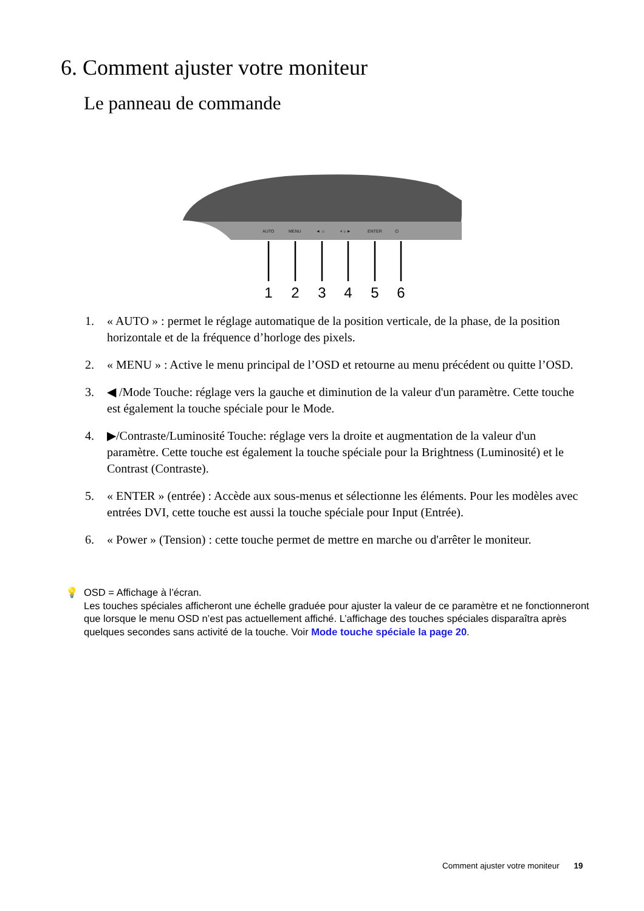6. Comment ajuster votre moniteur
Le panneau de commande
AUTO
MENU
◄ ☼
◐☼►
ENTER
⏻
1
2
3
4
5
6
1. « AUTO » : permet le réglage automatique de la position verticale, de la phase, de la position horizontale et de la fréquence d’horloge des pixels.
2. « MENU » : Active le menu principal de l’OSD et retourne au menu précédent ou quitte l’OSD.
3. ◀ /Mode Touche: réglage vers la gauche et diminution de la valeur d'un paramètre. Cette touche est également la touche spéciale pour le Mode.
4. ▶/Contraste/Luminosité Touche: réglage vers la droite et augmentation de la valeur d'un paramètre. Cette touche est également la touche spéciale pour la Brightness (Luminosité) et le Contrast (Contraste).
5. « ENTER » (entrée) : Accède aux sous-menus et sélectionne les éléments. Pour les modèles avec entrées DVI, cette touche est aussi la touche spéciale pour Input (Entrée).
6. « Power » (Tension) : cette touche permet de mettre en marche ou d'arrêter le moniteur.
💡 OSD = Affichage à l’écran.
Les touches spéciales afficheront une échelle graduée pour ajuster la valeur de ce paramètre et ne fonctionneront que lorsque le menu OSD n’est pas actuellement affiché. L’affichage des touches spéciales disparaîtra après quelques secondes sans activité de la touche. Voir Mode touche spéciale la page 20.
Comment ajuster votre moniteur 19